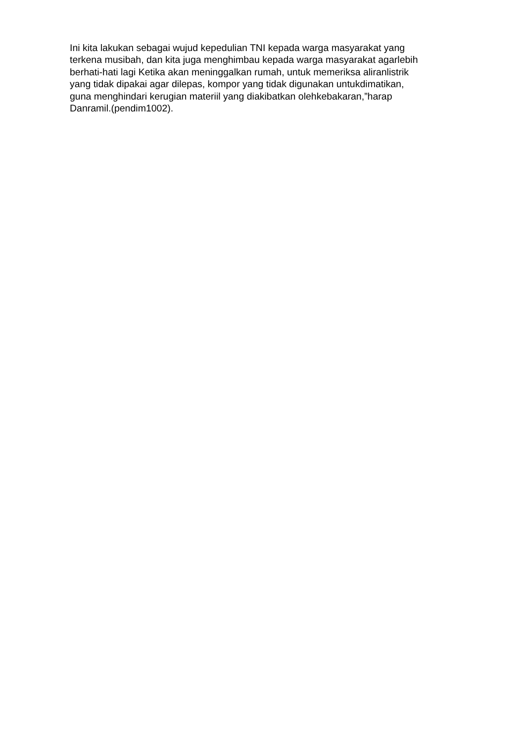Ini kita lakukan sebagai wujud kepedulian TNI kepada warga masyarakat yang
terkena musibah, dan kita juga menghimbau kepada warga masyarakat agarlebih
berhati-hati lagi Ketika akan meninggalkan rumah, untuk memeriksa aliranlistrik
yang tidak dipakai agar dilepas, kompor yang tidak digunakan untukdimatikan,
guna menghindari kerugian materiil yang diakibatkan olehkebakaran,”harap
Danramil.(pendim1002).